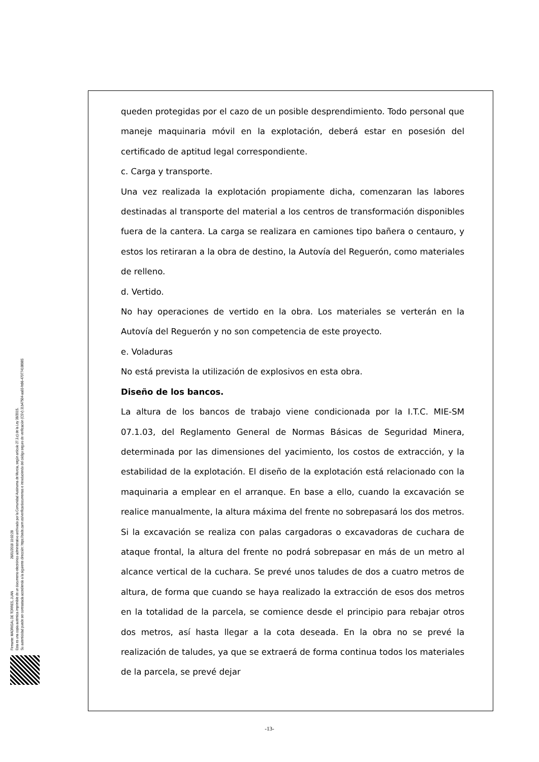Firmante: MADRIGAL DE TORRES, JUAN 26/01/2018 10:02:28
Esta es una copia auténtica imprimible de un documento electrónico administrativo archivado por la Comunidad Autónoma de Murcia, según artículo 27.3.c) de la Ley 39/2015.
Su autenticidad puede ser contrastada accediendo a la siguiente dirección: https://sede.carm.es/verificardocumentos e introduciendo del código seguro de verificación (CSV) 31b47504-aa03-fe96-47077410898S
queden protegidas por el cazo de un posible desprendimiento. Todo personal que maneje maquinaria móvil en la explotación, deberá estar en posesión del certificado de aptitud legal correspondiente.
c. Carga y transporte.
Una vez realizada la explotación propiamente dicha, comenzaran las labores destinadas al transporte del material a los centros de transformación disponibles fuera de la cantera. La carga se realizara en camiones tipo bañera o centauro, y estos los retiraran a la obra de destino, la Autovía del Reguerón, como materiales de relleno.
d. Vertido.
No hay operaciones de vertido en la obra. Los materiales se verterán en la Autovía del Reguerón y no son competencia de este proyecto.
e. Voladuras
No está prevista la utilización de explosivos en esta obra.
Diseño de los bancos.
La altura de los bancos de trabajo viene condicionada por la I.T.C. MIE-SM 07.1.03, del Reglamento General de Normas Básicas de Seguridad Minera, determinada por las dimensiones del yacimiento, los costos de extracción, y la estabilidad de la explotación. El diseño de la explotación está relacionado con la maquinaria a emplear en el arranque. En base a ello, cuando la excavación se realice manualmente, la altura máxima del frente no sobrepasará los dos metros. Si la excavación se realiza con palas cargadoras o excavadoras de cuchara de ataque frontal, la altura del frente no podrá sobrepasar en más de un metro al alcance vertical de la cuchara. Se prevé unos taludes de dos a cuatro metros de altura, de forma que cuando se haya realizado la extracción de esos dos metros en la totalidad de la parcela, se comience desde el principio para rebajar otros dos metros, así hasta llegar a la cota deseada. En la obra no se prevé la realización de taludes, ya que se extraerá de forma continua todos los materiales de la parcela, se prevé dejar
-13-